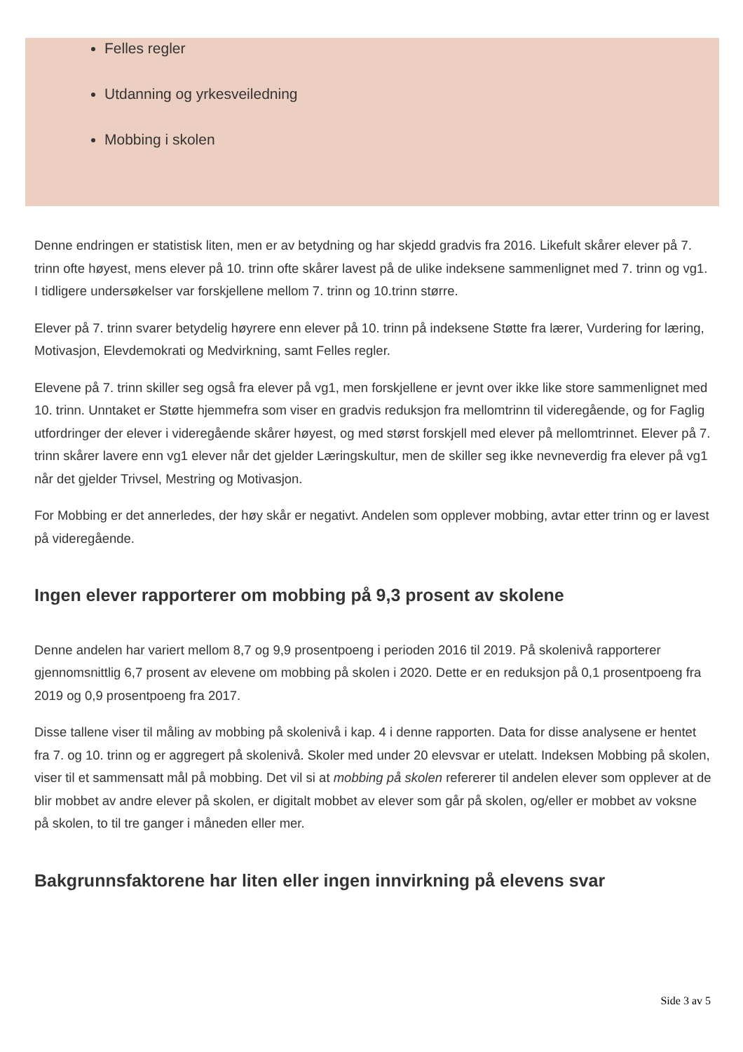Felles regler
Utdanning og yrkesveiledning
Mobbing i skolen
Denne endringen er statistisk liten, men er av betydning og har skjedd gradvis fra 2016. Likefult skårer elever på 7. trinn ofte høyest, mens elever på 10. trinn ofte skårer lavest på de ulike indeksene sammenlignet med 7. trinn og vg1. I tidligere undersøkelser var forskjellene mellom 7. trinn og 10.trinn større.
Elever på 7. trinn svarer betydelig høyrere enn elever på 10. trinn på indeksene Støtte fra lærer, Vurdering for læring, Motivasjon, Elevdemokrati og Medvirkning, samt Felles regler.
Elevene på 7. trinn skiller seg også fra elever på vg1, men forskjellene er jevnt over ikke like store sammenlignet med 10. trinn. Unntaket er Støtte hjemmefra som viser en gradvis reduksjon fra mellomtrinn til videregående, og for Faglig utfordringer der elever i videregående skårer høyest, og med størst forskjell med elever på mellomtrinnet. Elever på 7. trinn skårer lavere enn vg1 elever når det gjelder Læringskultur, men de skiller seg ikke nevneverdig fra elever på vg1 når det gjelder Trivsel, Mestring og Motivasjon.
For Mobbing er det annerledes, der høy skår er negativt. Andelen som opplever mobbing, avtar etter trinn og er lavest på videregående.
Ingen elever rapporterer om mobbing på 9,3 prosent av skolene
Denne andelen har variert mellom 8,7 og 9,9 prosentpoeng i perioden 2016 til 2019. På skolenivå rapporterer gjennomsnittlig 6,7 prosent av elevene om mobbing på skolen i 2020. Dette er en reduksjon på 0,1 prosentpoeng fra 2019 og 0,9 prosentpoeng fra 2017.
Disse tallene viser til måling av mobbing på skolenivå i kap. 4 i denne rapporten. Data for disse analysene er hentet fra 7. og 10. trinn og er aggregert på skolenivå. Skoler med under 20 elevsvar er utelatt. Indeksen Mobbing på skolen, viser til et sammensatt mål på mobbing. Det vil si at mobbing på skolen refererer til andelen elever som opplever at de blir mobbet av andre elever på skolen, er digitalt mobbet av elever som går på skolen, og/eller er mobbet av voksne på skolen, to til tre ganger i måneden eller mer.
Bakgrunnsfaktorene har liten eller ingen innvirkning på elevens svar
Side 3 av 5